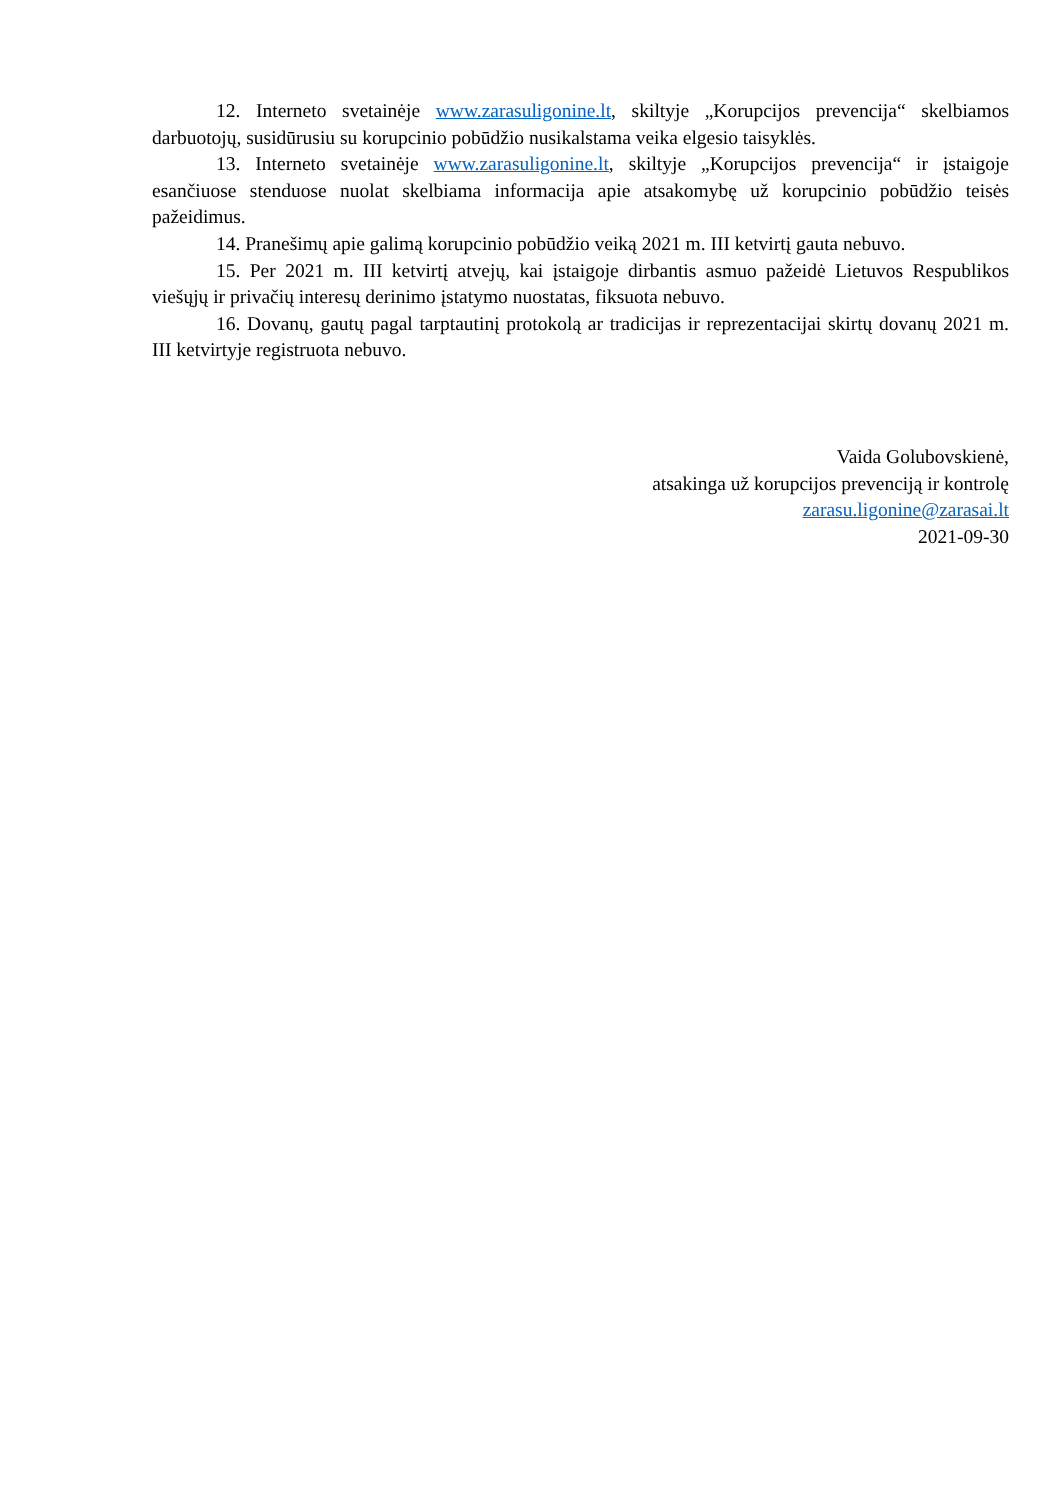12. Interneto svetainėje www.zarasuligonine.lt, skiltyje „Korupcijos prevencija“ skelbiamos darbuotojų, susidūrusiu su korupcinio pobūdžio nusikalstama veika elgesio taisyklės.
13. Interneto svetainėje www.zarasuligonine.lt, skiltyje „Korupcijos prevencija“ ir įstaigoje esančiuose stenduose nuolat skelbiama informacija apie atsakomybę už korupcinio pobūdžio teisės pažeidimus.
14. Pranešimų apie galimą korupcinio pobūdžio veiką 2021 m. III ketvirtį gauta nebuvo.
15. Per 2021 m. III ketvirtį atvejų, kai įstaigoje dirbantis asmuo pažeidė Lietuvos Respublikos viešųjų ir privačių interesų derinimo įstatymo nuostatas, fiksuota nebuvo.
16. Dovanų, gautų pagal tarptautinį protokolą ar tradicijas ir reprezentacijai skirtų dovanų 2021 m. III ketvirtyje registruota nebuvo.
Vaida Golubovskienė,
atsakinga už korupcijos prevenciją ir kontrolę
zarasu.ligonine@zarasai.lt
2021-09-30